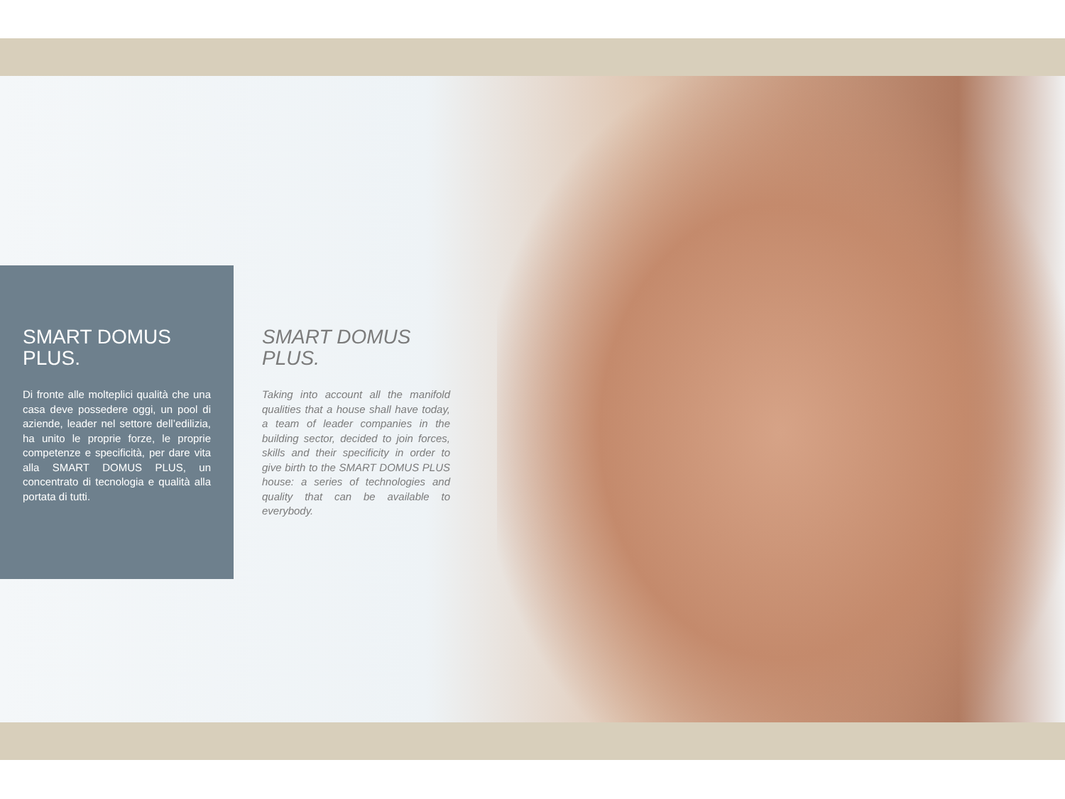SMART DOMUS
PLUS.
Di fronte alle molteplici qualità che una casa deve possedere oggi, un pool di aziende, leader nel settore dell’edilizia, ha unito le proprie forze, le proprie competenze e specificità, per dare vita alla SMART DOMUS PLUS, un concentrato di tecnologia e qualità alla portata di tutti.
SMART DOMUS
PLUS.
Taking into account all the manifold qualities that a house shall have today, a team of leader companies in the building sector, decided to join forces, skills and their specificity in order to give birth to the SMART DOMUS PLUS house: a series of technologies and quality that can be available to everybody.